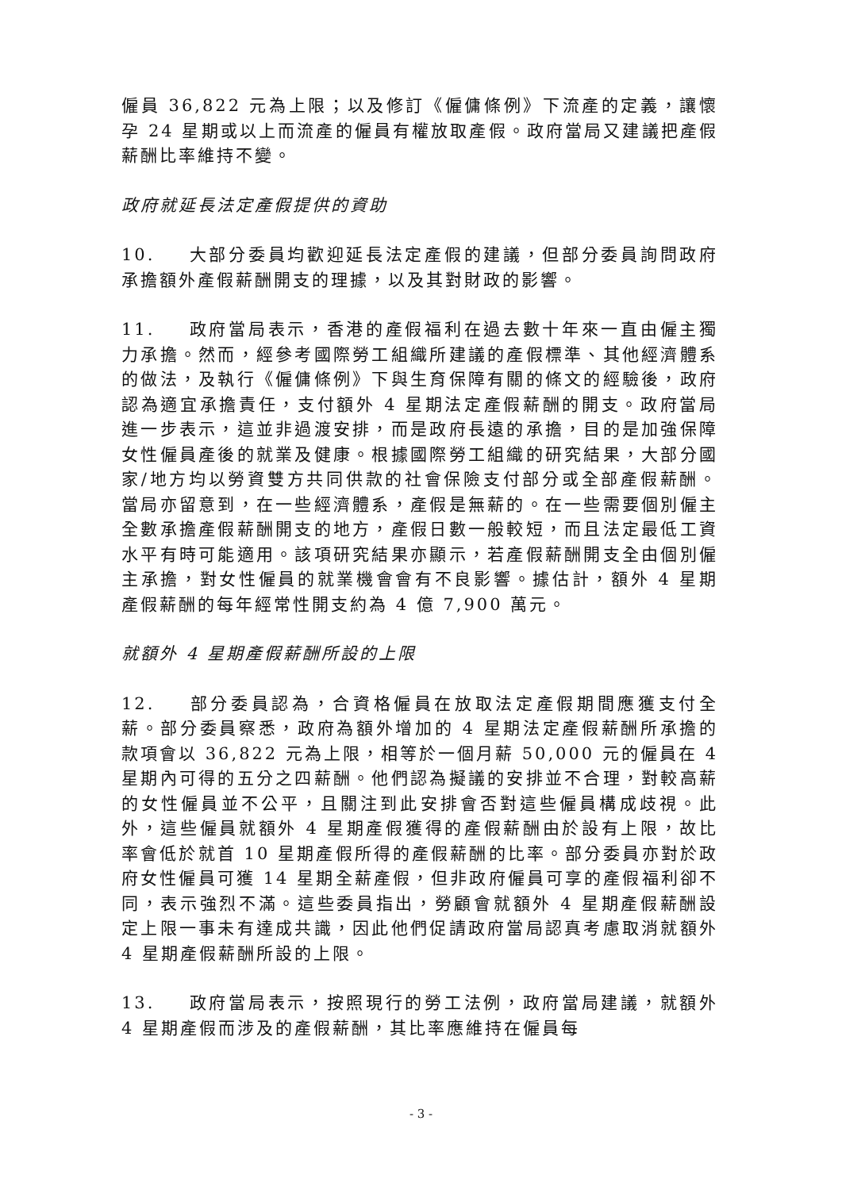僱員 36,822 元為上限；以及修訂《僱傭條例》下流產的定義，讓懷孕 24 星期或以上而流產的僱員有權放取產假。政府當局又建議把產假薪酬比率維持不變。
政府就延長法定產假提供的資助
10. 大部分委員均歡迎延長法定產假的建議，但部分委員詢問政府承擔額外產假薪酬開支的理據，以及其對財政的影響。
11. 政府當局表示，香港的產假福利在過去數十年來一直由僱主獨力承擔。然而，經參考國際勞工組織所建議的產假標準、其他經濟體系的做法，及執行《僱傭條例》下與生育保障有關的條文的經驗後，政府認為適宜承擔責任，支付額外 4 星期法定產假薪酬的開支。政府當局進一步表示，這並非過渡安排，而是政府長遠的承擔，目的是加強保障女性僱員產後的就業及健康。根據國際勞工組織的研究結果，大部分國家/地方均以勞資雙方共同供款的社會保險支付部分或全部產假薪酬。當局亦留意到，在一些經濟體系，產假是無薪的。在一些需要個別僱主全數承擔產假薪酬開支的地方，產假日數一般較短，而且法定最低工資水平有時可能適用。該項研究結果亦顯示，若產假薪酬開支全由個別僱主承擔，對女性僱員的就業機會會有不良影響。據估計，額外 4 星期產假薪酬的每年經常性開支約為 4 億 7,900 萬元。
就額外 4 星期產假薪酬所設的上限
12. 部分委員認為，合資格僱員在放取法定產假期間應獲支付全薪。部分委員察悉，政府為額外增加的 4 星期法定產假薪酬所承擔的款項會以 36,822 元為上限，相等於一個月薪 50,000 元的僱員在 4 星期內可得的五分之四薪酬。他們認為擬議的安排並不合理，對較高薪的女性僱員並不公平，且關注到此安排會否對這些僱員構成歧視。此外，這些僱員就額外 4 星期產假獲得的產假薪酬由於設有上限，故比率會低於就首 10 星期產假所得的產假薪酬的比率。部分委員亦對於政府女性僱員可獲 14 星期全薪產假，但非政府僱員可享的產假福利卻不同，表示強烈不滿。這些委員指出，勞顧會就額外 4 星期產假薪酬設定上限一事未有達成共識，因此他們促請政府當局認真考慮取消就額外 4 星期產假薪酬所設的上限。
13. 政府當局表示，按照現行的勞工法例，政府當局建議，就額外 4 星期產假而涉及的產假薪酬，其比率應維持在僱員每
- 3 -